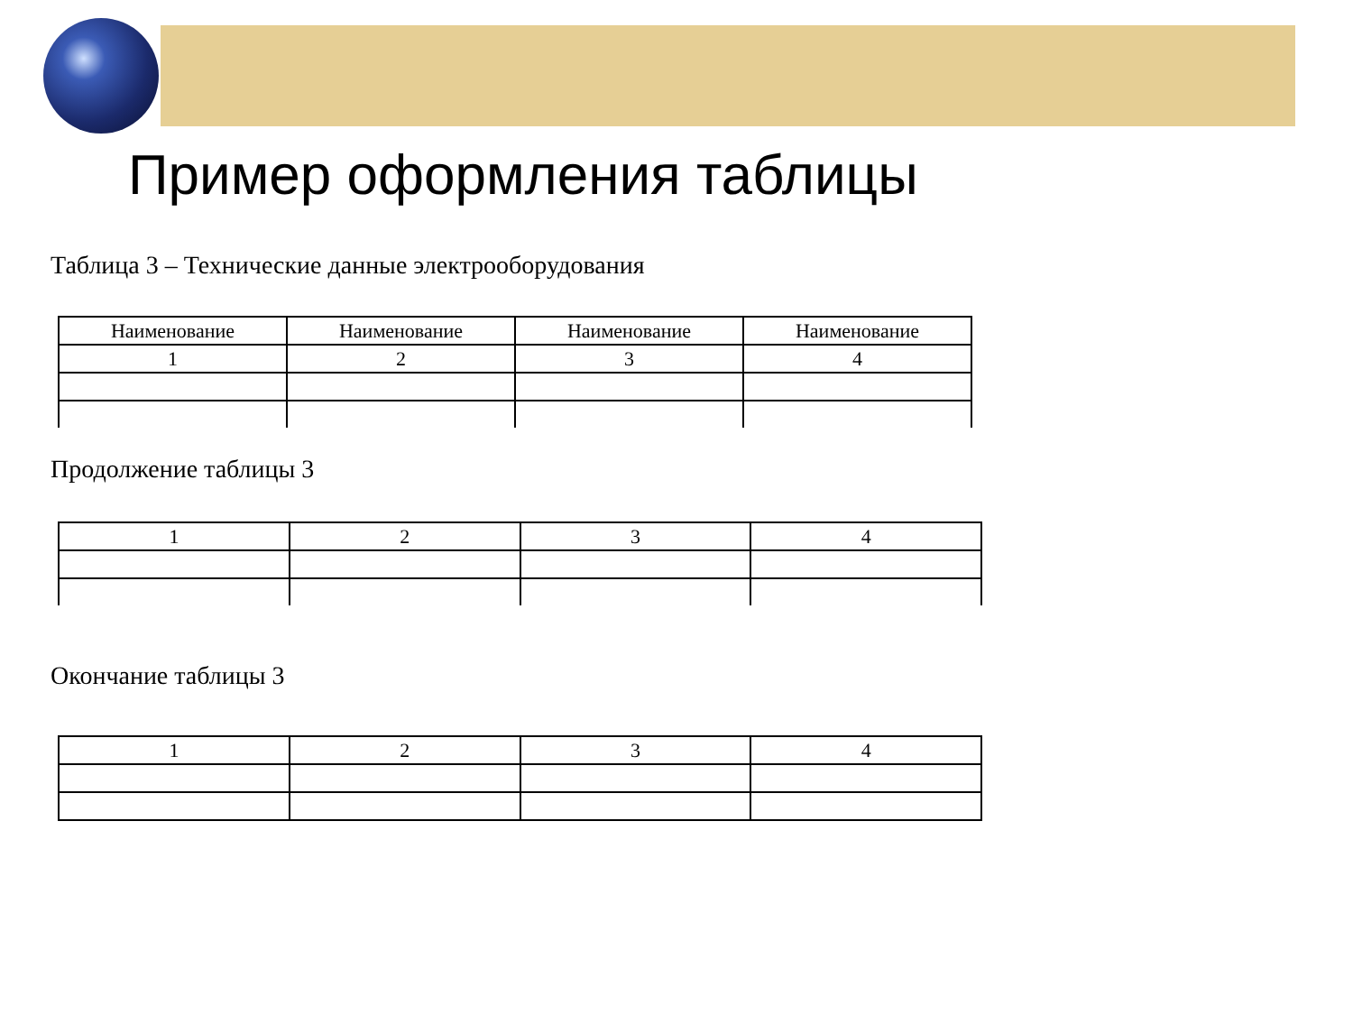Пример оформления таблицы
Таблица 3 – Технические данные электрооборудования
| Наименование | Наименование | Наименование | Наименование |
| 1 | 2 | 3 | 4 |
Продолжение таблицы 3
| 1 | 2 | 3 | 4 |
Окончание таблицы 3
| 1 | 2 | 3 | 4 |